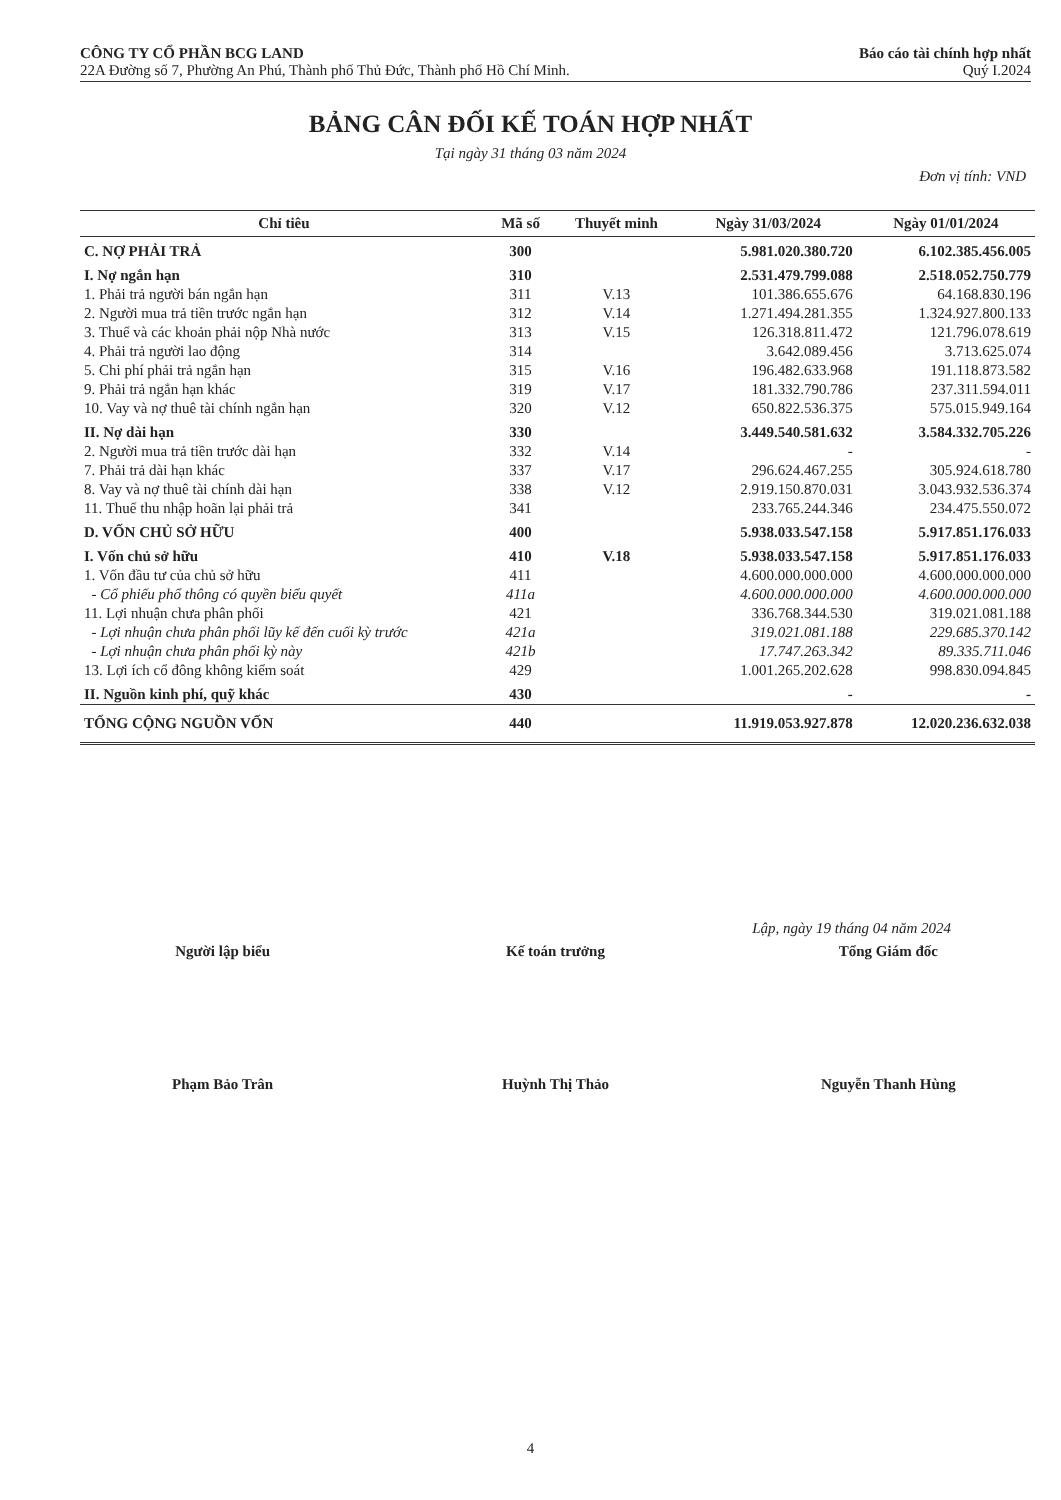CÔNG TY CỔ PHẦN BCG LAND
22A Đường số 7, Phường An Phú, Thành phố Thủ Đức, Thành phố Hồ Chí Minh.
Báo cáo tài chính hợp nhất
Quý I.2024
BẢNG CÂN ĐỐI KẾ TOÁN HỢP NHẤT
Tại ngày 31 tháng 03 năm 2024
Đơn vị tính: VND
| Chỉ tiêu | Mã số | Thuyết minh | Ngày 31/03/2024 | Ngày 01/01/2024 |
| --- | --- | --- | --- | --- |
| C. NỢ PHẢI TRẢ | 300 | | 5.981.020.380.720 | 6.102.385.456.005 |
| I. Nợ ngắn hạn | 310 | | 2.531.479.799.088 | 2.518.052.750.779 |
| 1. Phải trả người bán ngắn hạn | 311 | V.13 | 101.386.655.676 | 64.168.830.196 |
| 2. Người mua trả tiền trước ngắn hạn | 312 | V.14 | 1.271.494.281.355 | 1.324.927.800.133 |
| 3. Thuế và các khoản phải nộp Nhà nước | 313 | V.15 | 126.318.811.472 | 121.796.078.619 |
| 4. Phải trả người lao động | 314 | | 3.642.089.456 | 3.713.625.074 |
| 5. Chi phí phải trả ngắn hạn | 315 | V.16 | 196.482.633.968 | 191.118.873.582 |
| 9. Phải trả ngắn hạn khác | 319 | V.17 | 181.332.790.786 | 237.311.594.011 |
| 10. Vay và nợ thuê tài chính ngắn hạn | 320 | V.12 | 650.822.536.375 | 575.015.949.164 |
| II. Nợ dài hạn | 330 | | 3.449.540.581.632 | 3.584.332.705.226 |
| 2. Người mua trả tiền trước dài hạn | 332 | V.14 | - | - |
| 7. Phải trả dài hạn khác | 337 | V.17 | 296.624.467.255 | 305.924.618.780 |
| 8. Vay và nợ thuê tài chính dài hạn | 338 | V.12 | 2.919.150.870.031 | 3.043.932.536.374 |
| 11. Thuế thu nhập hoãn lại phải trả | 341 | | 233.765.244.346 | 234.475.550.072 |
| D. VỐN CHỦ SỞ HỮU | 400 | | 5.938.033.547.158 | 5.917.851.176.033 |
| I. Vốn chủ sở hữu | 410 | V.18 | 5.938.033.547.158 | 5.917.851.176.033 |
| 1. Vốn đầu tư của chủ sở hữu | 411 | | 4.600.000.000.000 | 4.600.000.000.000 |
| - Cổ phiếu phổ thông có quyền biểu quyết | 411a | | 4.600.000.000.000 | 4.600.000.000.000 |
| 11. Lợi nhuận chưa phân phối | 421 | | 336.768.344.530 | 319.021.081.188 |
| - Lợi nhuận chưa phân phối lũy kế đến cuối kỳ trước | 421a | | 319.021.081.188 | 229.685.370.142 |
| - Lợi nhuận chưa phân phối kỳ này | 421b | | 17.747.263.342 | 89.335.711.046 |
| 13. Lợi ích cổ đông không kiểm soát | 429 | | 1.001.265.202.628 | 998.830.094.845 |
| II. Nguồn kinh phí, quỹ khác | 430 | | - | - |
| TỔNG CỘNG NGUỒN VỐN | 440 | | 11.919.053.927.878 | 12.020.236.632.038 |
Lập, ngày 19 tháng 04 năm 2024
Người lập biểu
Phạm Bảo Trân
Kế toán trưởng
Huỳnh Thị Thảo
Tổng Giám đốc
Nguyễn Thanh Hùng
4